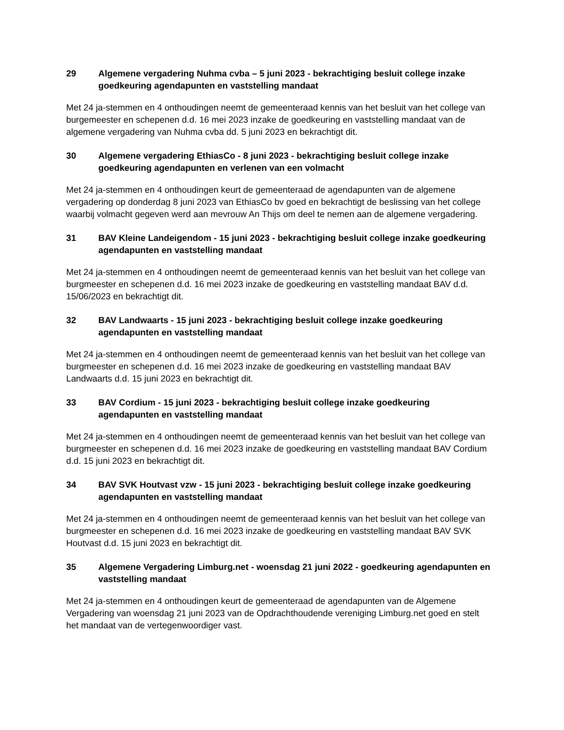29 Algemene vergadering Nuhma cvba – 5 juni 2023 - bekrachtiging besluit college inzake goedkeuring agendapunten en vaststelling mandaat
Met 24 ja-stemmen en 4 onthoudingen neemt de gemeenteraad kennis van het besluit van het college van burgemeester en schepenen d.d. 16 mei 2023 inzake de goedkeuring en vaststelling mandaat van de algemene vergadering van Nuhma cvba dd. 5 juni 2023 en bekrachtigt dit.
30 Algemene vergadering EthiasCo - 8 juni 2023 - bekrachtiging besluit college inzake goedkeuring agendapunten en verlenen van een volmacht
Met 24 ja-stemmen en 4 onthoudingen keurt de gemeenteraad de agendapunten van de algemene vergadering op donderdag 8 juni 2023 van EthiasCo bv goed en bekrachtigt de beslissing van het college waarbij volmacht gegeven werd aan mevrouw An Thijs om deel te nemen aan de algemene vergadering.
31 BAV Kleine Landeigendom - 15 juni 2023 - bekrachtiging besluit college inzake goedkeuring agendapunten en vaststelling mandaat
Met 24 ja-stemmen en 4 onthoudingen neemt de gemeenteraad kennis van het besluit van het college van burgmeester en schepenen d.d. 16 mei 2023 inzake de goedkeuring en vaststelling mandaat BAV d.d. 15/06/2023 en bekrachtigt dit.
32 BAV Landwaarts - 15 juni 2023 - bekrachtiging besluit college inzake goedkeuring agendapunten en vaststelling mandaat
Met 24 ja-stemmen en 4 onthoudingen neemt de gemeenteraad kennis van het besluit van het college van burgmeester en schepenen d.d. 16 mei 2023 inzake de goedkeuring en vaststelling mandaat BAV Landwaarts d.d. 15 juni 2023 en bekrachtigt dit.
33 BAV Cordium - 15 juni 2023 - bekrachtiging besluit college inzake goedkeuring agendapunten en vaststelling mandaat
Met 24 ja-stemmen en 4 onthoudingen neemt de gemeenteraad kennis van het besluit van het college van burgmeester en schepenen d.d. 16 mei 2023 inzake de goedkeuring en vaststelling mandaat BAV Cordium d.d. 15 juni 2023 en bekrachtigt dit.
34 BAV SVK Houtvast vzw - 15 juni 2023 - bekrachtiging besluit college inzake goedkeuring agendapunten en vaststelling mandaat
Met 24 ja-stemmen en 4 onthoudingen neemt de gemeenteraad kennis van het besluit van het college van burgmeester en schepenen d.d. 16 mei 2023 inzake de goedkeuring en vaststelling mandaat BAV SVK Houtvast d.d. 15 juni 2023 en bekrachtigt dit.
35 Algemene Vergadering Limburg.net - woensdag 21 juni 2022 - goedkeuring agendapunten en vaststelling mandaat
Met 24 ja-stemmen en 4 onthoudingen keurt de gemeenteraad de agendapunten van de Algemene Vergadering van woensdag 21 juni 2023 van de Opdrachthoudende vereniging Limburg.net goed en stelt het mandaat van de vertegenwoordiger vast.